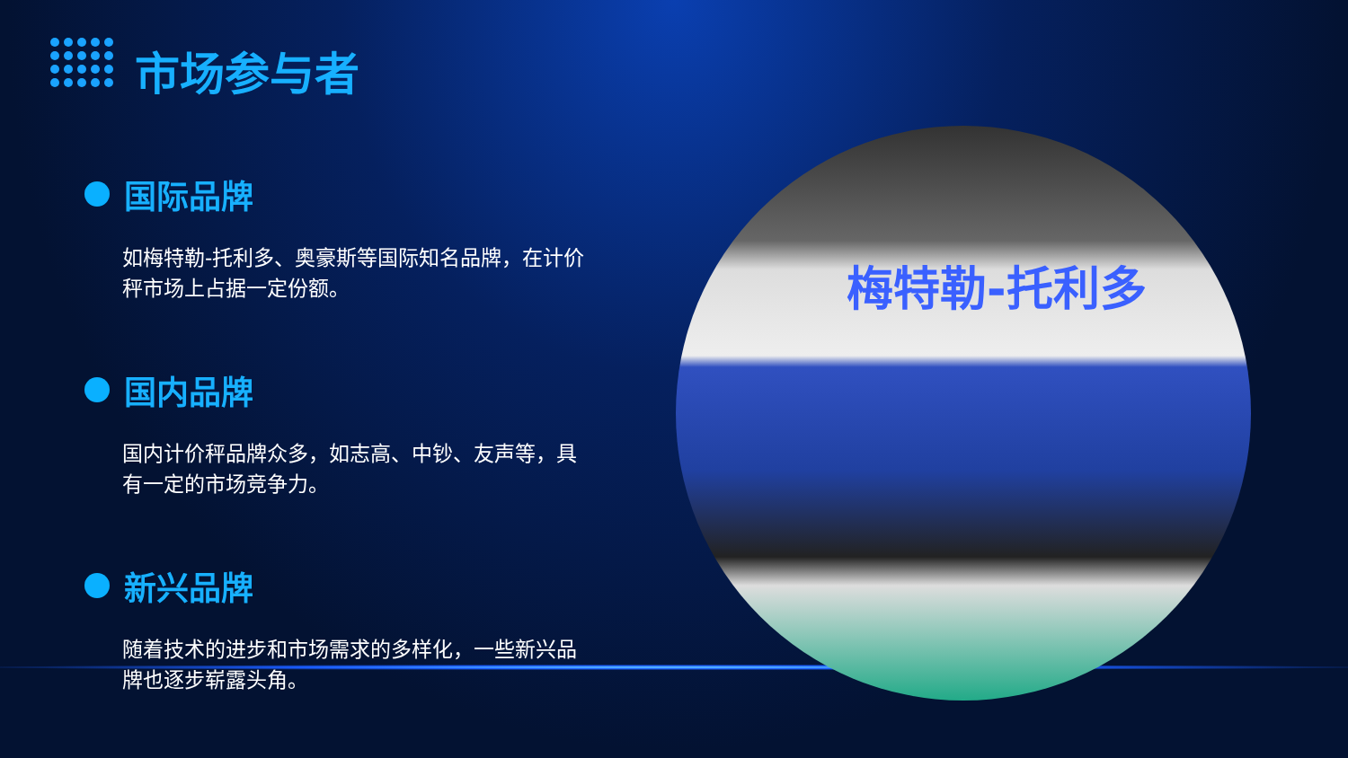市场参与者
国际品牌
如梅特勒-托利多、奥豪斯等国际知名品牌，在计价秤市场上占据一定份额。
国内品牌
国内计价秤品牌众多，如志高、中钞、友声等，具有一定的市场竞争力。
新兴品牌
随着技术的进步和市场需求的多样化，一些新兴品牌也逐步崭露头角。
梅特勒-托利多